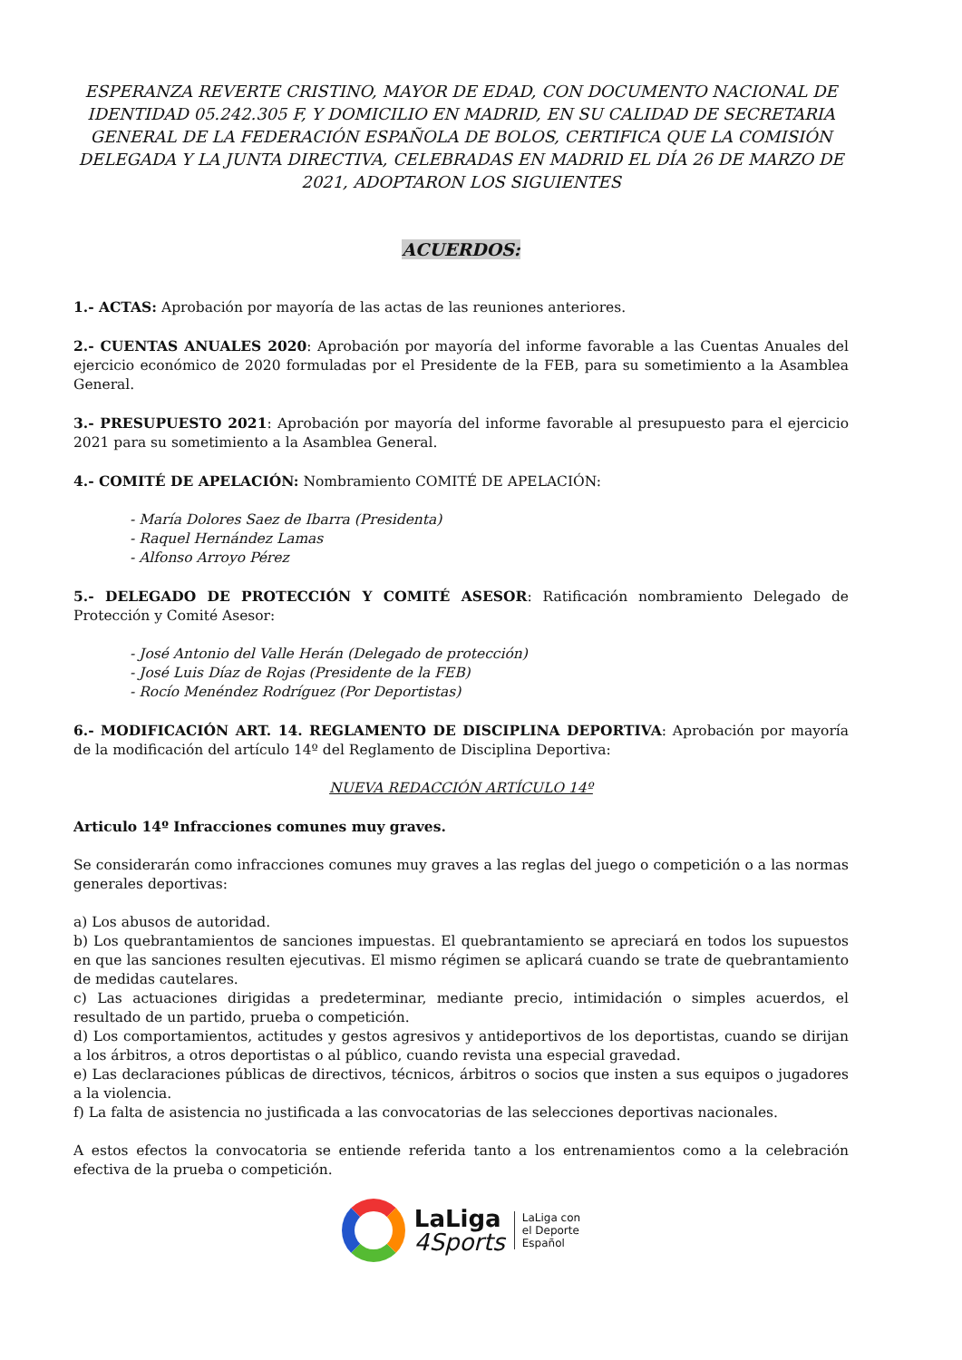ESPERANZA REVERTE CRISTINO, MAYOR DE EDAD, CON DOCUMENTO NACIONAL DE IDENTIDAD 05.242.305 F, Y DOMICILIO EN MADRID, EN SU CALIDAD DE SECRETARIA GENERAL DE LA FEDERACIÓN ESPAÑOLA DE BOLOS, CERTIFICA QUE LA COMISIÓN DELEGADA Y LA JUNTA DIRECTIVA, CELEBRADAS EN MADRID EL DÍA 26 DE MARZO DE 2021, ADOPTARON LOS SIGUIENTES
ACUERDOS:
1.- ACTAS: Aprobación por mayoría de las actas de las reuniones anteriores.
2.- CUENTAS ANUALES 2020: Aprobación por mayoría del informe favorable a las Cuentas Anuales del ejercicio económico de 2020 formuladas por el Presidente de la FEB, para su sometimiento a la Asamblea General.
3.- PRESUPUESTO 2021: Aprobación por mayoría del informe favorable al presupuesto para el ejercicio 2021 para su sometimiento a la Asamblea General.
4.- COMITÉ DE APELACIÓN: Nombramiento COMITÉ DE APELACIÓN:
- María Dolores Saez de Ibarra (Presidenta)
- Raquel Hernández Lamas
- Alfonso Arroyo Pérez
5.- DELEGADO DE PROTECCIÓN Y COMITÉ ASESOR: Ratificación nombramiento Delegado de Protección y Comité Asesor:
- José Antonio del Valle Herán (Delegado de protección)
- José Luis Díaz de Rojas (Presidente de la FEB)
- Rocío Menéndez Rodríguez (Por Deportistas)
6.- MODIFICACIÓN ART. 14. REGLAMENTO DE DISCIPLINA DEPORTIVA: Aprobación por mayoría de la modificación del artículo 14º del Reglamento de Disciplina Deportiva:
NUEVA REDACCIÓN ARTÍCULO 14º
Articulo 14º Infracciones comunes muy graves.
Se considerarán como infracciones comunes muy graves a las reglas del juego o competición o a las normas generales deportivas:
a) Los abusos de autoridad.
b) Los quebrantamientos de sanciones impuestas. El quebrantamiento se apreciará en todos los supuestos en que las sanciones resulten ejecutivas. El mismo régimen se aplicará cuando se trate de quebrantamiento de medidas cautelares.
c) Las actuaciones dirigidas a predeterminar, mediante precio, intimidación o simples acuerdos, el resultado de un partido, prueba o competición.
d) Los comportamientos, actitudes y gestos agresivos y antideportivos de los deportistas, cuando se dirijan a los árbitros, a otros deportistas o al público, cuando revista una especial gravedad.
e) Las declaraciones públicas de directivos, técnicos, árbitros o socios que insten a sus equipos o jugadores a la violencia.
f) La falta de asistencia no justificada a las convocatorias de las selecciones deportivas nacionales.
A estos efectos la convocatoria se entiende referida tanto a los entrenamientos como a la celebración efectiva de la prueba o competición.
LaLiga
4Sports
LaLiga con
el Deporte
Español